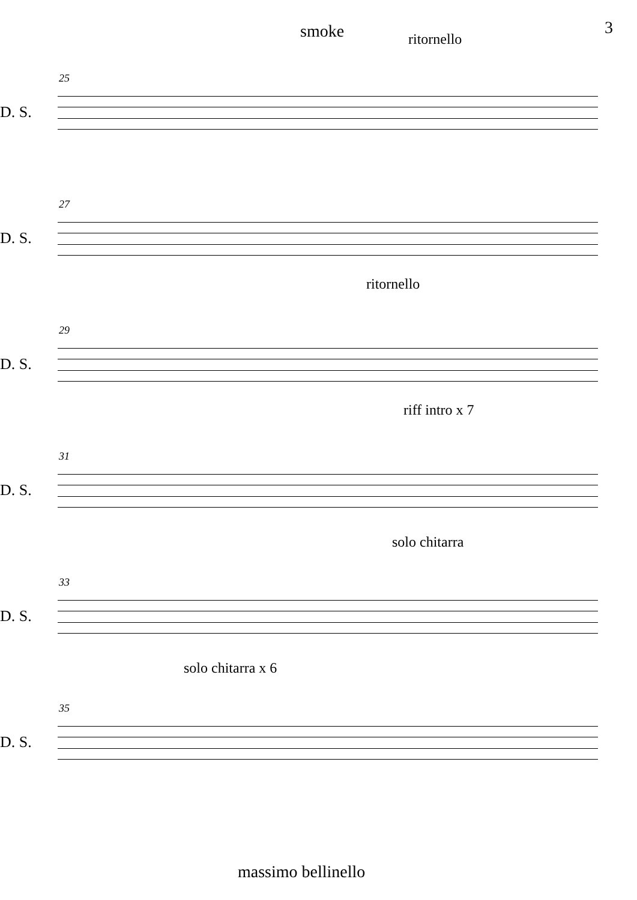smoke 3
ritornello
25
D. S.
27
D. S.
ritornello
29
D. S.
riff intro x 7
31
D. S.
solo chitarra
33
D. S.
solo chitarra x 6
35
D. S.
massimo bellinello